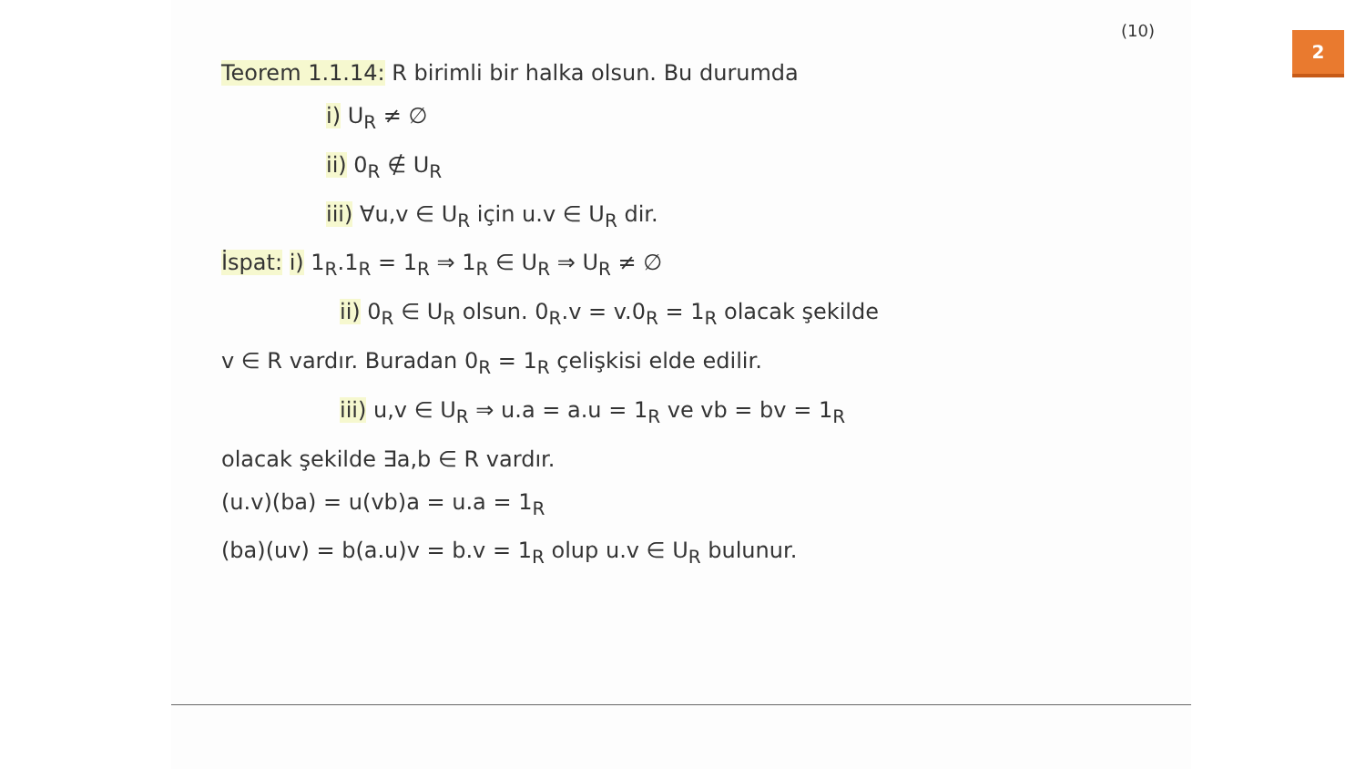(10)
Teorem 1.1.14: R birimli bir halka olsun. Bu durumda
i) U<sub>R</sub> ≠ ∅
ii) 0<sub>R</sub> ∉ U<sub>R</sub>
iii) ∀u,v ∈ U<sub>R</sub> için u.v ∈ U<sub>R</sub> dir.
İspat: i) 1<sub>R</sub>.1<sub>R</sub> = 1<sub>R</sub> ⇒ 1<sub>R</sub> ∈ U<sub>R</sub> ⇒ U<sub>R</sub> ≠ ∅
ii) 0<sub>R</sub> ∈ U<sub>R</sub> olsun. 0<sub>R</sub>.v = v.0<sub>R</sub> = 1<sub>R</sub> olacak şekilde
v ∈ R vardır. Buradan 0<sub>R</sub> = 1<sub>R</sub> çelişkisi elde edilir.
iii) u,v ∈ U<sub>R</sub> ⇒ u.a = a.u = 1<sub>R</sub> ve vb = bv = 1<sub>R</sub>
olacak şekilde ∃a,b ∈ R vardır.
(u.v)(ba) = u(vb)a = u.a = 1<sub>R</sub>
(ba)(uv) = b(a.u)v = b.v = 1<sub>R</sub> olup u.v ∈ U<sub>R</sub> bulunur.
2